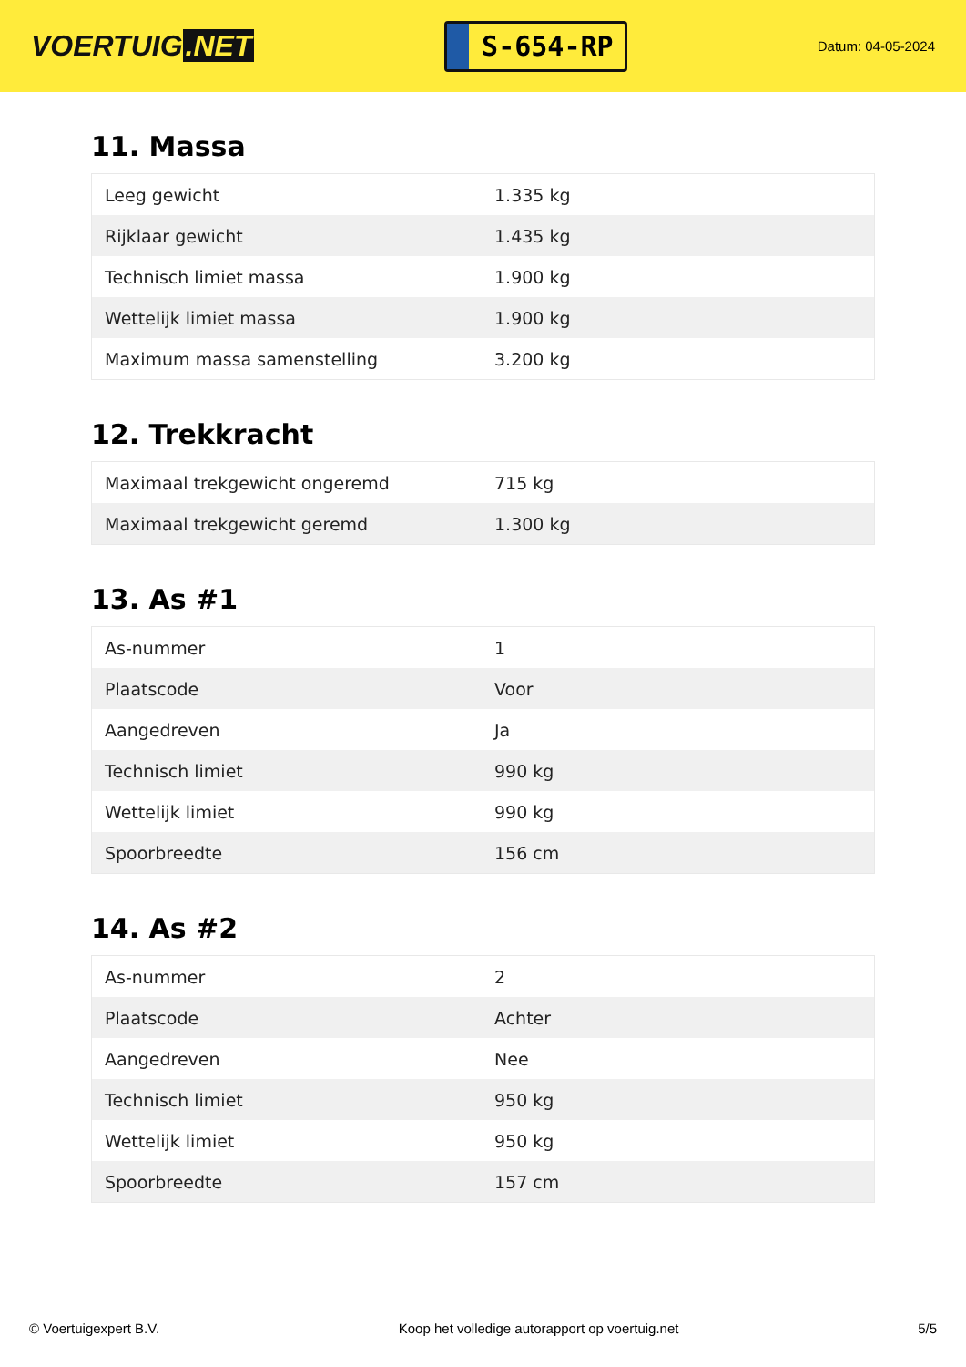VOERTUIG.NET
S-654-RP
Datum: 04-05-2024
11. Massa
| Leeg gewicht | 1.335 kg |
| Rijklaar gewicht | 1.435 kg |
| Technisch limiet massa | 1.900 kg |
| Wettelijk limiet massa | 1.900 kg |
| Maximum massa samenstelling | 3.200 kg |
12. Trekkracht
| Maximaal trekgewicht ongeremd | 715 kg |
| Maximaal trekgewicht geremd | 1.300 kg |
13. As #1
| As-nummer | 1 |
| Plaatscode | Voor |
| Aangedreven | Ja |
| Technisch limiet | 990 kg |
| Wettelijk limiet | 990 kg |
| Spoorbreedte | 156 cm |
14. As #2
| As-nummer | 2 |
| Plaatscode | Achter |
| Aangedreven | Nee |
| Technisch limiet | 950 kg |
| Wettelijk limiet | 950 kg |
| Spoorbreedte | 157 cm |
© Voertuigexpert B.V. Koop het volledige autorapport op voertuig.net 5/5